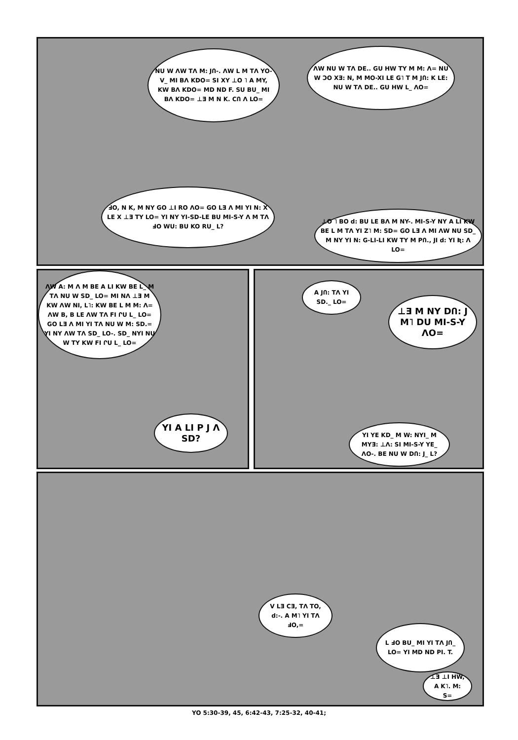NU W ΛW TΛ M: JՈ-. ΛW L M TΛ YO-V_ MI BΛ KDO= SI XY ⊥O ˥ A MY, KW BΛ KDO= MD ND F. SU BU_ MI BΛ KDO= ⊥Ǝ M N K. CՈ Λ LO=
ΛW NU W TΛ DE.. GU HW TY M M: Λ= NU W ƆO XƎ: N, M MO-XI LE G˥ T M JՈ: K LE: NU W TΛ DE.. GU HW L_ ΛO=
ℲO, N K, M NY GO ⊥I RO ΛO= GO LƎ Λ MI YI N: X LE X ⊥Ǝ TY LO= YI NY YI-SD-LE BU MI-S-Y Λ M TΛ ℲO WU: BU KO RU_ L?
⊥O ˥ BO d: BU LE BΛ M NY-. MI-S-Y NY A LI KW BE L M TΛ YI Z˥ M: SD= GO LƎ Λ MI ΛW NU SD_ M NY YI N: G-LI-LI KW TY M PՈ., JI d: YI Ʀ: Λ LO=
ΛW A: M Λ M BE A LI KW BE L_ M TΛ NU W SD_ LO= MI NΛ ⊥Ǝ M KW ΛW NI, L˥: KW BE L M M: Λ= ΛW B, B LE ΛW TΛ FI ՐU L_ LO= GO LƎ Λ MI YI TΛ NU W M: SD.= YI NY ΛW TΛ SD_ LO-. SD_ NYI NU W TY KW FI ՐU L_ LO=
YI A LI P J Λ SD?
A JՈ: TΛ YI SD._ LO=
⊥Ǝ M NY DՈ: J M˥ DU MI-S-Y ΛO=
YI YE KD_ M W: NYI_ M MYƎ: ⊥Λ: SI MI-S-Y YE_ ΛO-. BE NU W DՈ: J_ L?
V LƎ CƎ, TΛ TO, d:-. A M˥ YI TΛ ℲO,=
L ℲO BU_ MI YI TΛ JՈ_ LO= YI MD ND PI. T.
⊥Ǝ ⊥I HW, A K˥. M: S=
YO 5:30-39, 45, 6:42-43, 7:25-32, 40-41;